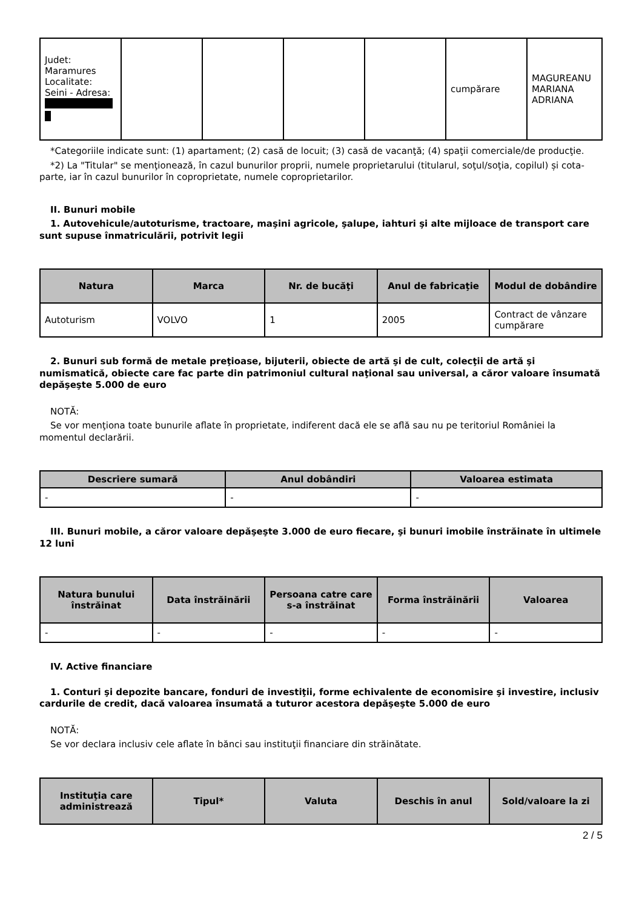| Judet: Maramures Localitate: Seini - Adresa: | | | | | cumpărare | MAGUREANU MARIANA ADRIANA |
*Categoriile indicate sunt: (1) apartament; (2) casă de locuit; (3) casă de vacanţă; (4) spaţii comerciale/de producţie.
*2) La "Titular" se menţionează, în cazul bunurilor proprii, numele proprietarului (titularul, soţul/soţia, copilul) și cota-parte, iar în cazul bunurilor în coproprietate, numele coproprietarilor.
II. Bunuri mobile
1. Autovehicule/autoturisme, tractoare, maşini agricole, şalupe, iahturi şi alte mijloace de transport care sunt supuse înmatriculării, potrivit legii
| Natura | Marca | Nr. de bucăţi | Anul de fabricaţie | Modul de dobândire |
| --- | --- | --- | --- | --- |
| Autoturism | VOLVO | 1 | 2005 | Contract de vânzare cumpărare |
2. Bunuri sub formă de metale preţioase, bijuterii, obiecte de artă şi de cult, colecţii de artă şi numismatică, obiecte care fac parte din patrimoniul cultural naţional sau universal, a căror valoare însumată depăşeşte 5.000 de euro
NOTĂ:
Se vor menţiona toate bunurile aflate în proprietate, indiferent dacă ele se află sau nu pe teritoriul României la momentul declarării.
| Descriere sumară | Anul dobândiri | Valoarea estimata |
| --- | --- | --- |
| - | - | - |
III. Bunuri mobile, a căror valoare depăşeşte 3.000 de euro fiecare, şi bunuri imobile înstrăinate în ultimele 12 luni
| Natura bunului înstrăinat | Data înstrăinării | Persoana catre care s-a înstrăinat | Forma înstrăinării | Valoarea |
| --- | --- | --- | --- | --- |
| - | - | - | - | - |
IV. Active financiare
1. Conturi şi depozite bancare, fonduri de investiţii, forme echivalente de economisire şi investire, inclusiv cardurile de credit, dacă valoarea însumată a tuturor acestora depăşeşte 5.000 de euro
NOTĂ:
Se vor declara inclusiv cele aflate în bănci sau instituţii financiare din străinătate.
| Instituţia care administrează | Tipul* | Valuta | Deschis în anul | Sold/valoare la zi |
| --- | --- | --- | --- | --- |
2 / 5